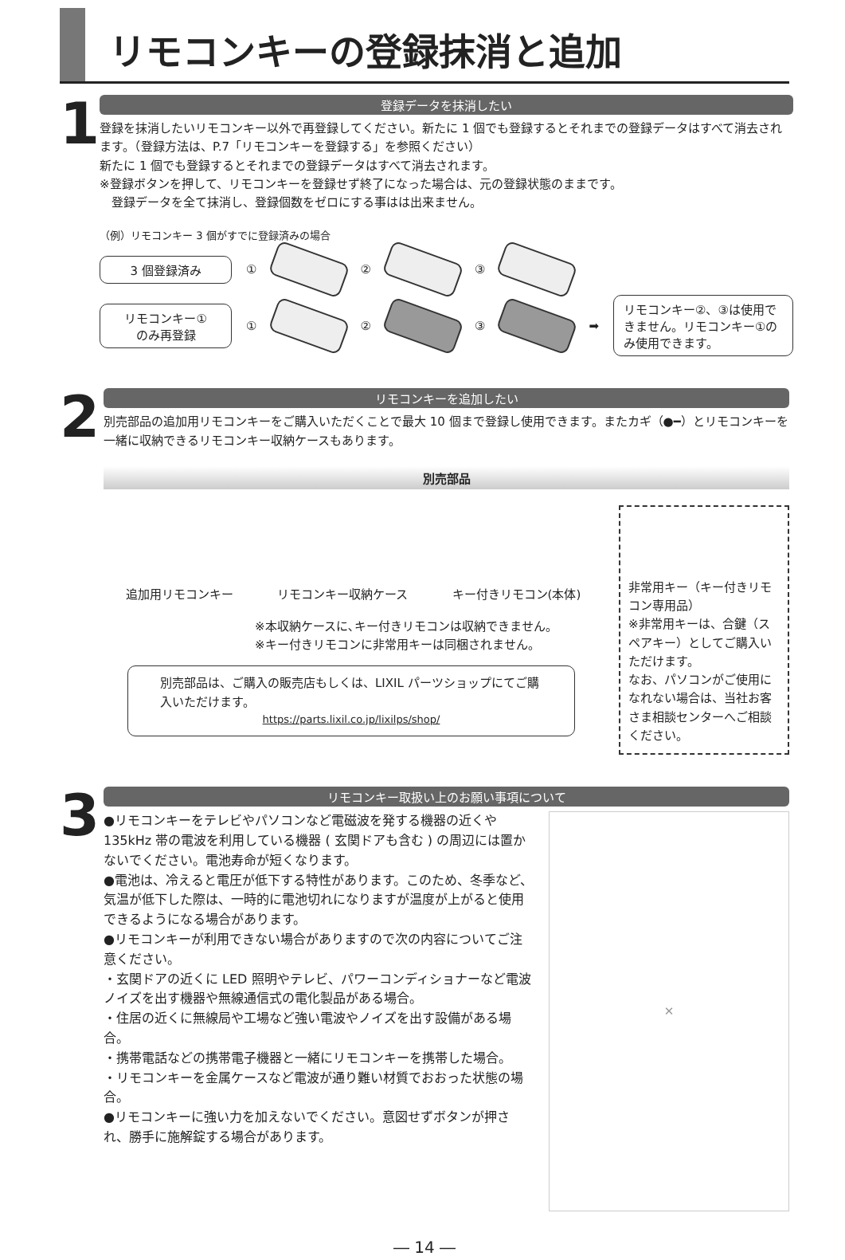リモコンキーの登録抹消と追加
1
登録データを抹消したい
登録を抹消したいリモコンキー以外で再登録してください。新たに 1 個でも登録するとそれまでの登録データはすべて消去されます。（登録方法は、P.7「リモコンキーを登録する」を参照ください）
新たに 1 個でも登録するとそれまでの登録データはすべて消去されます。
※登録ボタンを押して、リモコンキーを登録せず終了になった場合は、元の登録状態のままです。
　登録データを全て抹消し、登録個数をゼロにする事はは出来ません。
（例）リモコンキー 3 個がすでに登録済みの場合
3 個登録済み
① ② ③
リモコンキー①
のみ再登録
① ② ③ ➡
リモコンキー②、③は使用できません。リモコンキー①のみ使用できます。
2
リモコンキーを追加したい
別売部品の追加用リモコンキーをご購入いただくことで最大 10 個まで登録し使用できます。またカギ（●━）とリモコンキーを一緒に収納できるリモコンキー収納ケースもあります。
別売部品
追加用リモコンキー リモコンキー収納ケース キー付きリモコン(本体)
※本収納ケースに､キー付きリモコンは収納できません。
※キー付きリモコンに非常用キーは同梱されません。
別売部品は、ご購入の販売店もしくは、LIXIL パーツショップにてご購入いただけます。
https://parts.lixil.co.jp/lixilps/shop/
非常用キー（キー付きリモコン専用品）
※非常用キーは、合鍵（スペアキー）としてご購入いただけます。
なお、パソコンがご使用になれない場合は、当社お客さま相談センターへご相談ください。
3
リモコンキー取扱い上のお願い事項について
●リモコンキーをテレビやパソコンなど電磁波を発する機器の近くや 135kHz 帯の電波を利用している機器 ( 玄関ドアも含む ) の周辺には置かないでください。電池寿命が短くなります。
●電池は、冷えると電圧が低下する特性があります。このため、冬季など、気温が低下した際は、一時的に電池切れになりますが温度が上がると使用できるようになる場合があります。
●リモコンキーが利用できない場合がありますので次の内容についてご注意ください。
・玄関ドアの近くに LED 照明やテレビ、パワーコンディショナーなど電波ノイズを出す機器や無線通信式の電化製品がある場合。
・住居の近くに無線局や工場など強い電波やノイズを出す設備がある場合。
・携帯電話などの携帯電子機器と一緒にリモコンキーを携帯した場合。
・リモコンキーを金属ケースなど電波が通り難い材質でおおった状態の場合。
●リモコンキーに強い力を加えないでください。意図せずボタンが押され、勝手に施解錠する場合があります。
✕
― 14 ―